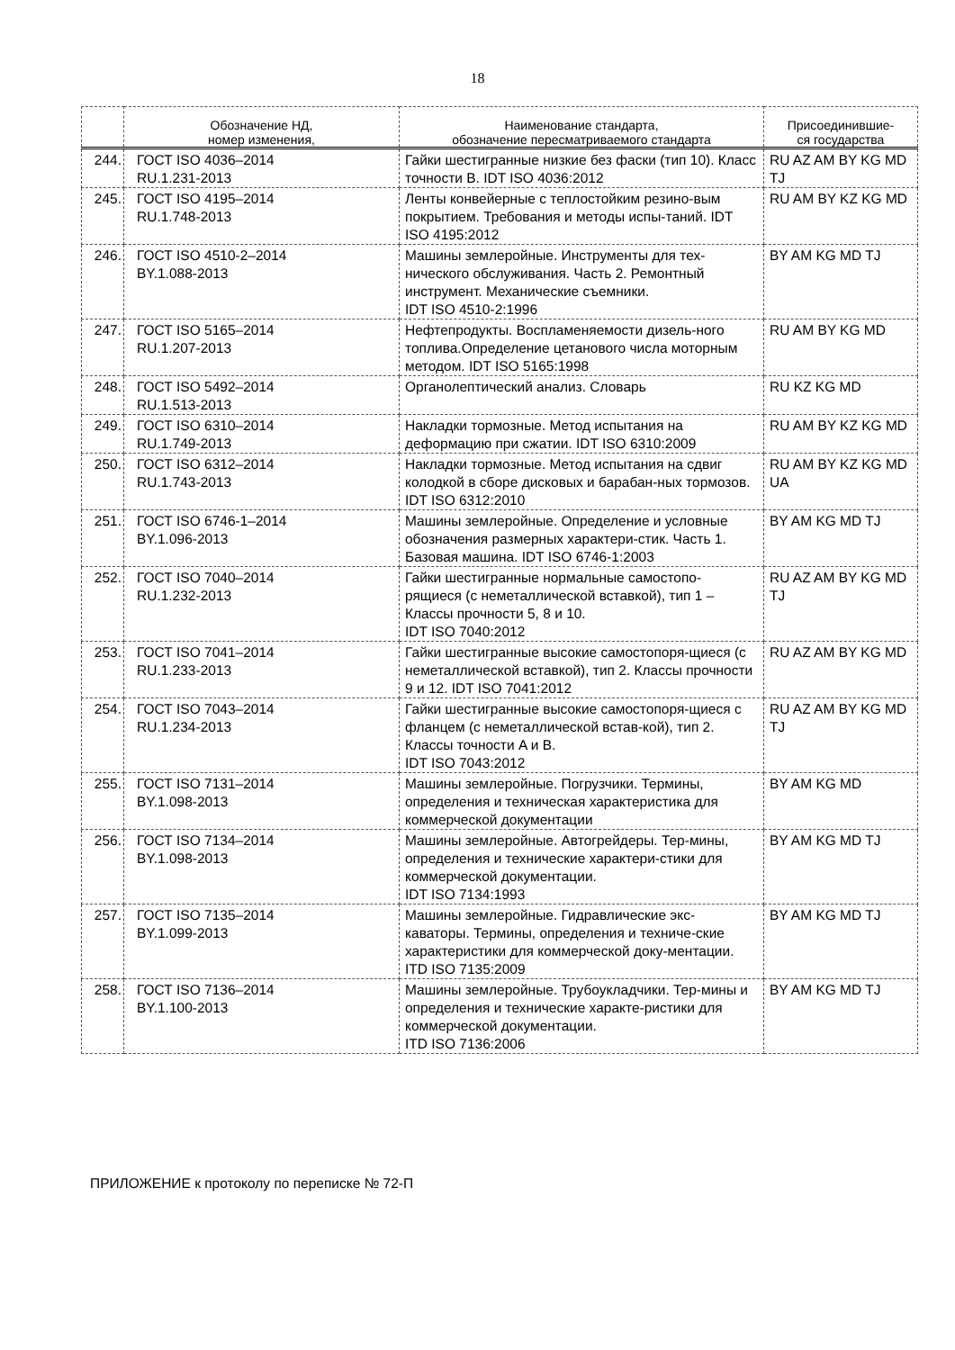18
| | Обозначение НД, номер изменения, | Наименование стандарта, обозначение пересматриваемого стандарта | Присоединившие- ся государства |
| --- | --- | --- | --- |
| 244. | ГОСТ ISO 4036–2014 RU.1.231-2013 | Гайки шестигранные низкие без фаски (тип 10). Класс точности B. IDT ISO 4036:2012 | RU AZ AM BY KG MD TJ |
| 245. | ГОСТ ISO 4195–2014 RU.1.748-2013 | Ленты конвейерные с теплостойким резино-вым покрытием. Требования и методы испы-таний. IDT ISO 4195:2012 | RU AM BY KZ KG MD |
| 246. | ГОСТ ISO 4510-2–2014 BY.1.088-2013 | Машины землеройные. Инструменты для тех-нического обслуживания. Часть 2. Ремонтный инструмент. Механические съемники. IDT ISO 4510-2:1996 | BY AM KG MD TJ |
| 247. | ГОСТ ISO 5165–2014 RU.1.207-2013 | Нефтепродукты. Воспламеняемости дизель-ного топлива.Определение цетанового числа моторным методом. IDT ISO 5165:1998 | RU AM BY KG MD |
| 248. | ГОСТ ISO 5492–2014 RU.1.513-2013 | Органолептический анализ. Словарь | RU KZ KG MD |
| 249. | ГОСТ ISO 6310–2014 RU.1.749-2013 | Накладки тормозные. Метод испытания на деформацию при сжатии. IDT ISO 6310:2009 | RU AM BY KZ KG MD |
| 250. | ГОСТ ISO 6312–2014 RU.1.743-2013 | Накладки тормозные. Метод испытания на сдвиг колодкой в сборе дисковых и барабан-ных тормозов. IDT ISO 6312:2010 | RU AM BY KZ KG MD UA |
| 251. | ГОСТ ISO 6746-1–2014 BY.1.096-2013 | Машины землеройные. Определение и условные обозначения размерных характери-стик. Часть 1. Базовая машина. IDT ISO 6746-1:2003 | BY AM KG MD TJ |
| 252. | ГОСТ ISO 7040–2014 RU.1.232-2013 | Гайки шестигранные нормальные самостопо-рящиеся (с неметаллической вставкой), тип 1 – Классы прочности 5, 8 и 10. IDT ISO 7040:2012 | RU AZ AM BY KG MD TJ |
| 253. | ГОСТ ISO 7041–2014 RU.1.233-2013 | Гайки шестигранные высокие самостопоря-щиеся (с неметаллической вставкой), тип 2. Классы прочности 9 и 12. IDT ISO 7041:2012 | RU AZ AM BY KG MD |
| 254. | ГОСТ ISO 7043–2014 RU.1.234-2013 | Гайки шестигранные высокие самостопоря-щиеся с фланцем (с неметаллической встав-кой), тип 2. Классы точности A и B. IDT ISO 7043:2012 | RU AZ AM BY KG MD TJ |
| 255. | ГОСТ ISO 7131–2014 BY.1.098-2013 | Машины землеройные. Погрузчики. Термины, определения и техническая характеристика для коммерческой документации | BY AM KG MD |
| 256. | ГОСТ ISO 7134–2014 BY.1.098-2013 | Машины землеройные. Автогрейдеры. Тер-мины, определения и технические характери-стики для коммерческой документации. IDT ISO 7134:1993 | BY AM KG MD TJ |
| 257. | ГОСТ ISO 7135–2014 BY.1.099-2013 | Машины землеройные. Гидравлические экс-каваторы. Термины, определения и техниче-ские характеристики для коммерческой доку-ментации. ITD ISO 7135:2009 | BY AM KG MD TJ |
| 258. | ГОСТ ISO 7136–2014 BY.1.100-2013 | Машины землеройные. Трубоукладчики. Тер-мины и определения и технические характе-ристики для коммерческой документации. ITD ISO 7136:2006 | BY AM KG MD TJ |
ПРИЛОЖЕНИЕ к протоколу по переписке № 72-П